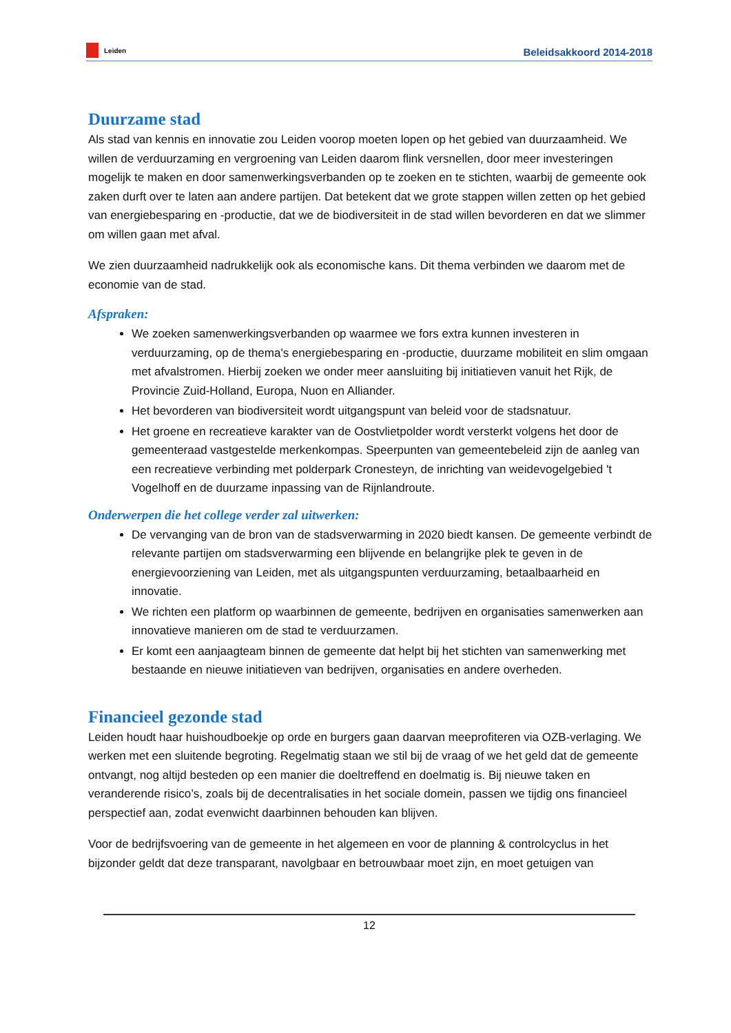Leiden
Beleidsakkoord 2014-2018
Duurzame stad
Als stad van kennis en innovatie zou Leiden voorop moeten lopen op het gebied van duurzaamheid. We willen de verduurzaming en vergroening van Leiden daarom flink versnellen, door meer investeringen mogelijk te maken en door samenwerkingsverbanden op te zoeken en te stichten, waarbij de gemeente ook zaken durft over te laten aan andere partijen. Dat betekent dat we grote stappen willen zetten op het gebied van energiebesparing en -productie, dat we de biodiversiteit in de stad willen bevorderen en dat we slimmer om willen gaan met afval.
We zien duurzaamheid nadrukkelijk ook als economische kans. Dit thema verbinden we daarom met de economie van de stad.
Afspraken:
We zoeken samenwerkingsverbanden op waarmee we fors extra kunnen investeren in verduurzaming, op de thema's energiebesparing en -productie, duurzame mobiliteit en slim omgaan met afvalstromen. Hierbij zoeken we onder meer aansluiting bij initiatieven vanuit het Rijk, de Provincie Zuid-Holland, Europa, Nuon en Alliander.
Het bevorderen van biodiversiteit wordt uitgangspunt van beleid voor de stadsnatuur.
Het groene en recreatieve karakter van de Oostvlietpolder wordt versterkt volgens het door de gemeenteraad vastgestelde merkenkompas. Speerpunten van gemeentebeleid zijn de aanleg van een recreatieve verbinding met polderpark Cronesteyn, de inrichting van weidevogelgebied 't Vogelhoff en de duurzame inpassing van de Rijnlandroute.
Onderwerpen die het college verder zal uitwerken:
De vervanging van de bron van de stadsverwarming in 2020 biedt kansen. De gemeente verbindt de relevante partijen om stadsverwarming een blijvende en belangrijke plek te geven in de energievoorziening van Leiden, met als uitgangspunten verduurzaming, betaalbaarheid en innovatie.
We richten een platform op waarbinnen de gemeente, bedrijven en organisaties samenwerken aan innovatieve manieren om de stad te verduurzamen.
Er komt een aanjaagteam binnen de gemeente dat helpt bij het stichten van samenwerking met bestaande en nieuwe initiatieven van bedrijven, organisaties en andere overheden.
Financieel gezonde stad
Leiden houdt haar huishoudboekje op orde en burgers gaan daarvan meeprofiteren via OZB-verlaging. We werken met een sluitende begroting. Regelmatig staan we stil bij de vraag of we het geld dat de gemeente ontvangt, nog altijd besteden op een manier die doeltreffend en doelmatig is. Bij nieuwe taken en veranderende risico’s, zoals bij de decentralisaties in het sociale domein, passen we tijdig ons financieel perspectief aan, zodat evenwicht daarbinnen behouden kan blijven.
Voor de bedrijfsvoering van de gemeente in het algemeen en voor de planning & controlcyclus in het bijzonder geldt dat deze transparant, navolgbaar en betrouwbaar moet zijn, en moet getuigen van
12